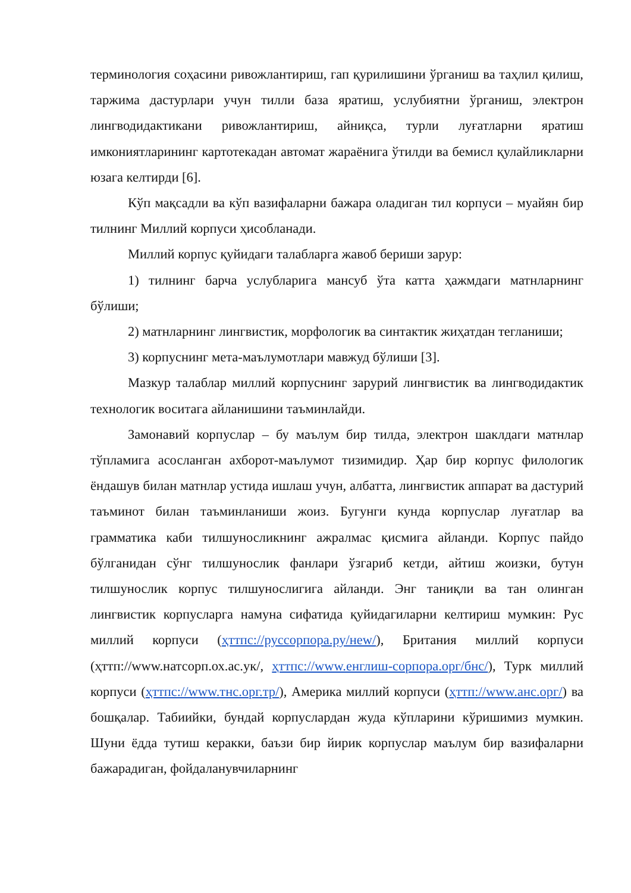терминология соҳасини ривожлантириш, гап қурилишини ўрганиш ва таҳлил қилиш, таржима дастурлари учун тилли база яратиш, услубиятни ўрганиш, электрон лингводидактикани ривожлантириш, айниқса, турли луғатларни яратиш имкониятларининг картотекадан автомат жараёнига ўтилди ва бемисл қулайликларни юзага келтирди [6].
Кўп мақсадли ва кўп вазифаларни бажара оладиган тил корпуси – муайян бир тилнинг Миллий корпуси ҳисобланади.
Миллий корпус қуйидаги талабларга жавоб бериши зарур:
1) тилнинг барча услубларига мансуб ўта катта ҳажмдаги матнларнинг бўлиши;
2) матнларнинг лингвистик, морфологик ва синтактик жиҳатдан тегланиши;
3) корпуснинг мета-маълумотлари мавжуд бўлиши [3].
Мазкур талаблар миллий корпуснинг зарурий лингвистик ва лингводидактик технологик воситага айланишини таъминлайди.
Замонавий корпуслар – бу маълум бир тилда, электрон шаклдаги матнлар тўпламига асосланган ахборот-маълумот тизимидир. Ҳар бир корпус филологик ёндашув билан матнлар устида ишлаш учун, албатта, лингвистик аппарат ва дастурий таъминот билан таъминланиши жоиз. Бугунги кунда корпуслар луғатлар ва грамматика каби тилшуносликнинг ажралмас қисмига айланди. Корпус пайдо бўлганидан сўнг тилшунослик фанлари ўзгариб кетди, айтиш жоизки, бутун тилшунослик корпус тилшунослигига айланди. Энг таниқли ва тан олинган лингвистик корпусларга намуна сифатида қуйидагиларни келтириш мумкин: Рус миллий корпуси (ҳттпс://руссорпора.ру/нew/), Британия миллий корпуси (ҳттп://www.натсорп.ох.ас.ук/, ҳттпс://www.енглиш-сорпора.орг/бнс/), Турк миллий корпуси (ҳттпс://www.тнс.орг.тр/), Америка миллий корпуси (ҳттп://www.анс.орг/) ва бошқалар. Табиийки, бундай корпуслардан жуда кўпларини кўришимиз мумкин. Шуни ёдда тутиш керакки, баъзи бир йирик корпуслар маълум бир вазифаларни бажарадиган, фойдаланувчиларнинг